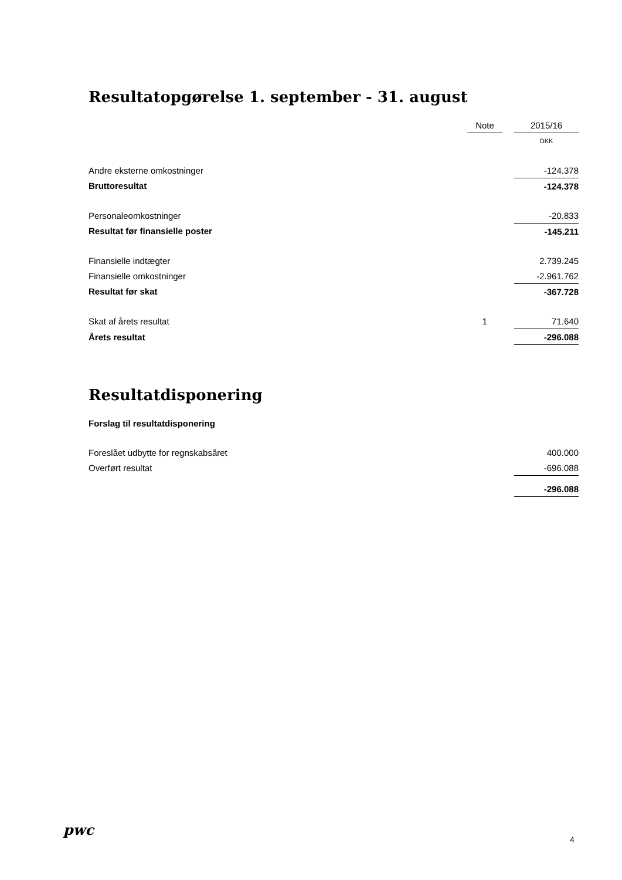Resultatopgørelse 1. september - 31. august
| | Note | | 2015/16 |
| | | | DKK |
| Andre eksterne omkostninger | | | -124.378 |
| Bruttoresultat | | | -124.378 |
| Personaleomkostninger | | | -20.833 |
| Resultat før finansielle poster | | | -145.211 |
| Finansielle indtægter | | | 2.739.245 |
| Finansielle omkostninger | | | -2.961.762 |
| Resultat før skat | | | -367.728 |
| Skat af årets resultat | 1 | | 71.640 |
| Årets resultat | | | -296.088 |
Resultatdisponering
| Forslag til resultatdisponering | |
| Foreslået udbytte for regnskabsåret | 400.000 |
| Overført resultat | -696.088 |
| | -296.088 |
pwc
4